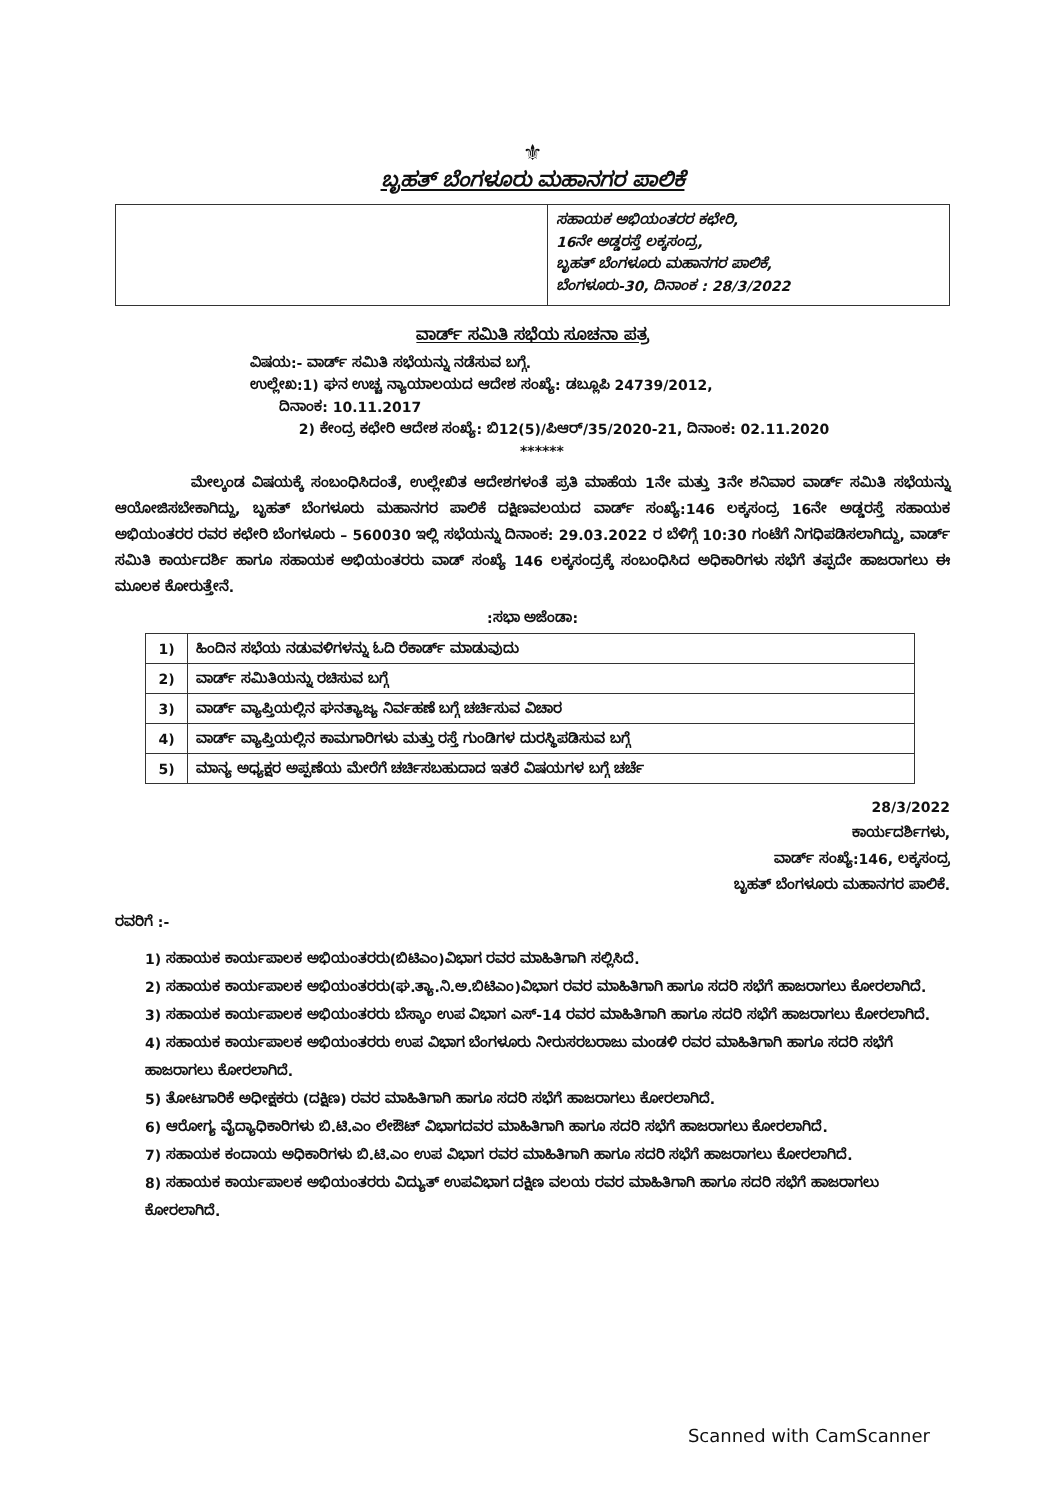⚜
ಬೃಹತ್ ಬೆಂಗಳೂರು ಮಹಾನಗರ ಪಾಲಿಕೆ
ಸಹಾಯಕ ಅಭಿಯಂತರರ ಕಛೇರಿ,
16ನೇ ಅಡ್ಡರಸ್ತೆ ಲಕ್ಕಸಂದ್ರ,
ಬೃಹತ್ ಬೆಂಗಳೂರು ಮಹಾನಗರ ಪಾಲಿಕೆ,
ಬೆಂಗಳೂರು-30, ದಿನಾಂಕ : 28/3/2022
ವಾರ್ಡ್ ಸಮಿತಿ ಸಭೆಯ ಸೂಚನಾ ಪತ್ರ
ವಿಷಯ:- ವಾರ್ಡ್ ಸಮಿತಿ ಸಭೆಯನ್ನು ನಡೆಸುವ ಬಗ್ಗೆ.
ಉಲ್ಲೇಖ:1) ಘನ ಉಚ್ಚ ನ್ಯಾಯಾಲಯದ ಆದೇಶ ಸಂಖ್ಯೆ: ಡಬ್ಲೂಪಿ 24739/2012,
ದಿನಾಂಕ: 10.11.2017
2) ಕೇಂದ್ರ ಕಛೇರಿ ಆದೇಶ ಸಂಖ್ಯೆ: ಬಿ12(5)/ಪಿಆರ್/35/2020-21, ದಿನಾಂಕ: 02.11.2020
******
ಮೇಲ್ಕಂಡ ವಿಷಯಕ್ಕೆ ಸಂಬಂಧಿಸಿದಂತೆ, ಉಲ್ಲೇಖಿತ ಆದೇಶಗಳಂತೆ ಪ್ರತಿ ಮಾಹೆಯ 1ನೇ ಮತ್ತು 3ನೇ ಶನಿವಾರ ವಾರ್ಡ್ ಸಮಿತಿ ಸಭೆಯನ್ನು ಆಯೋಜಿಸಬೇಕಾಗಿದ್ದು, ಬೃಹತ್ ಬೆಂಗಳೂರು ಮಹಾನಗರ ಪಾಲಿಕೆ ದಕ್ಷಿಣವಲಯದ ವಾರ್ಡ್ ಸಂಖ್ಯೆ:146 ಲಕ್ಕಸಂದ್ರ 16ನೇ ಅಡ್ಡರಸ್ತೆ ಸಹಾಯಕ ಅಭಿಯಂತರರ ರವರ ಕಛೇರಿ ಬೆಂಗಳೂರು – 560030 ಇಲ್ಲಿ ಸಭೆಯನ್ನು ದಿನಾಂಕ: 29.03.2022 ರ ಬೆಳಿಗ್ಗೆ 10:30 ಗಂಟೆಗೆ ನಿಗಧಿಪಡಿಸಲಾಗಿದ್ದು, ವಾರ್ಡ್ ಸಮಿತಿ ಕಾರ್ಯದರ್ಶಿ ಹಾಗೂ ಸಹಾಯಕ ಅಭಿಯಂತರರು ವಾಡ್ ಸಂಖ್ಯೆ 146 ಲಕ್ಕಸಂದ್ರಕ್ಕೆ ಸಂಬಂಧಿಸಿದ ಅಧಿಕಾರಿಗಳು ಸಭೆಗೆ ತಪ್ಪದೇ ಹಾಜರಾಗಲು ಈ ಮೂಲಕ ಕೋರುತ್ತೇನೆ.
:ಸಭಾ ಅಜೆಂಡಾ:
| 1) | ಹಿಂದಿನ ಸಭೆಯ ನಡುವಳಿಗಳನ್ನು ಓದಿ ರೆಕಾರ್ಡ್ ಮಾಡುವುದು |
| 2) | ವಾರ್ಡ್ ಸಮಿತಿಯನ್ನು ರಚಿಸುವ ಬಗ್ಗೆ |
| 3) | ವಾರ್ಡ್ ವ್ಯಾಪ್ತಿಯಲ್ಲಿನ ಘನತ್ಯಾಜ್ಯ ನಿರ್ವಹಣೆ ಬಗ್ಗೆ ಚರ್ಚಿಸುವ ವಿಚಾರ |
| 4) | ವಾರ್ಡ್ ವ್ಯಾಪ್ತಿಯಲ್ಲಿನ ಕಾಮಗಾರಿಗಳು ಮತ್ತು ರಸ್ತೆ ಗುಂಡಿಗಳ ದುರಸ್ಥಿಪಡಿಸುವ ಬಗ್ಗೆ |
| 5) | ಮಾನ್ಯ ಅಧ್ಯಕ್ಷರ ಅಪ್ಪಣೆಯ ಮೇರೆಗೆ ಚರ್ಚಿಸಬಹುದಾದ ಇತರೆ ವಿಷಯಗಳ ಬಗ್ಗೆ ಚರ್ಚೆ |
28/3/2022
ಕಾರ್ಯದರ್ಶಿಗಳು,
ವಾರ್ಡ್ ಸಂಖ್ಯೆ:146, ಲಕ್ಕಸಂದ್ರ
ಬೃಹತ್ ಬೆಂಗಳೂರು ಮಹಾನಗರ ಪಾಲಿಕೆ.
ರವರಿಗೆ :-
1) ಸಹಾಯಕ ಕಾರ್ಯಪಾಲಕ ಅಭಿಯಂತರರು(ಬಿಟಿಎಂ)ವಿಭಾಗ ರವರ ಮಾಹಿತಿಗಾಗಿ ಸಲ್ಲಿಸಿದೆ.
2) ಸಹಾಯಕ ಕಾರ್ಯಪಾಲಕ ಅಭಿಯಂತರರು(ಘ.ತ್ಯಾ.ನಿ.ಅ.ಬಿಟಿಎಂ)ವಿಭಾಗ ರವರ ಮಾಹಿತಿಗಾಗಿ ಹಾಗೂ ಸದರಿ ಸಭೆಗೆ ಹಾಜರಾಗಲು ಕೋರಲಾಗಿದೆ.
3) ಸಹಾಯಕ ಕಾರ್ಯಪಾಲಕ ಅಭಿಯಂತರರು ಬೆಸ್ಕಾಂ ಉಪ ವಿಭಾಗ ಎಸ್-14 ರವರ ಮಾಹಿತಿಗಾಗಿ ಹಾಗೂ ಸದರಿ ಸಭೆಗೆ ಹಾಜರಾಗಲು ಕೋರಲಾಗಿದೆ.
4) ಸಹಾಯಕ ಕಾರ್ಯಪಾಲಕ ಅಭಿಯಂತರರು ಉಪ ವಿಭಾಗ ಬೆಂಗಳೂರು ನೀರುಸರಬರಾಜು ಮಂಡಳಿ ರವರ ಮಾಹಿತಿಗಾಗಿ ಹಾಗೂ ಸದರಿ ಸಭೆಗೆ ಹಾಜರಾಗಲು ಕೋರಲಾಗಿದೆ.
5) ತೋಟಗಾರಿಕೆ ಅಧೀಕ್ಷಕರು (ದಕ್ಷಿಣ) ರವರ ಮಾಹಿತಿಗಾಗಿ ಹಾಗೂ ಸದರಿ ಸಭೆಗೆ ಹಾಜರಾಗಲು ಕೋರಲಾಗಿದೆ.
6) ಆರೋಗ್ಯ ವೈದ್ಯಾಧಿಕಾರಿಗಳು ಬಿ.ಟಿ.ಎಂ ಲೇಔಟ್ ವಿಭಾಗದವರ ಮಾಹಿತಿಗಾಗಿ ಹಾಗೂ ಸದರಿ ಸಭೆಗೆ ಹಾಜರಾಗಲು ಕೋರಲಾಗಿದೆ.
7) ಸಹಾಯಕ ಕಂದಾಯ ಅಧಿಕಾರಿಗಳು ಬಿ.ಟಿ.ಎಂ ಉಪ ವಿಭಾಗ ರವರ ಮಾಹಿತಿಗಾಗಿ ಹಾಗೂ ಸದರಿ ಸಭೆಗೆ ಹಾಜರಾಗಲು ಕೋರಲಾಗಿದೆ.
8) ಸಹಾಯಕ ಕಾರ್ಯಪಾಲಕ ಅಭಿಯಂತರರು ವಿದ್ಯುತ್ ಉಪವಿಭಾಗ ದಕ್ಷಿಣ ವಲಯ ರವರ ಮಾಹಿತಿಗಾಗಿ ಹಾಗೂ ಸದರಿ ಸಭೆಗೆ ಹಾಜರಾಗಲು ಕೋರಲಾಗಿದೆ.
Scanned with CamScanner